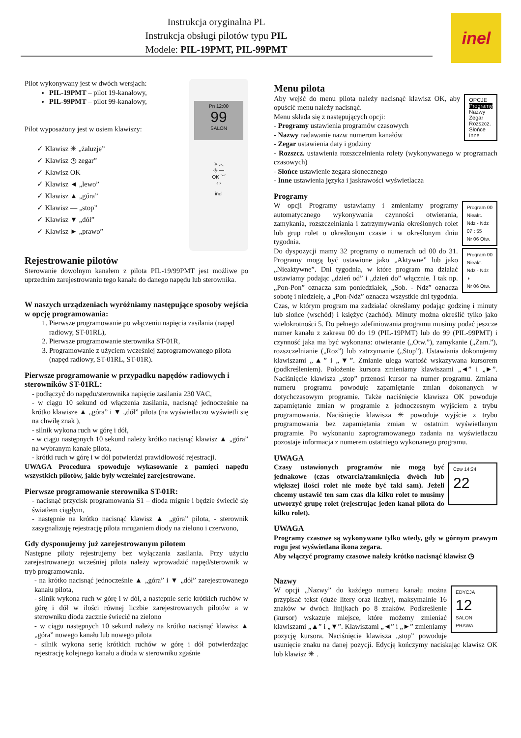Instrukcja oryginalna PL
Instrukcja obsługi pilotów typu PIL
Modele: PIL-19PMT, PIL-99PMT
inel
Pn 12:00
99
SALON
✳ ︿
◷ —
OK ﹀
‹ ›
inel
Pilot wykonywany jest w dwóch wersjach:
PIL-19PMT – pilot 19-kanałowy,
PIL-99PMT – pilot 99-kanałowy,
Pilot wyposażony jest w osiem klawiszy:
✓ Klawisz ✳ „żaluzje”
✓ Klawisz ◷ zegar”
✓ Klawisz OK
✓ Klawisz ◄ „lewo”
✓ Klawisz ▲ „góra”
✓ Klawisz — „stop”
✓ Klawisz ▼ „dół”
✓ Klawisz ► „prawo”
Rejestrowanie pilotów
Sterowanie dowolnym kanałem z pilota PIL-19/99PMT jest możliwe po uprzednim zarejestrowaniu tego kanału do danego napędu lub sterownika.
W naszych urządzeniach wyróżniamy następujące sposoby wejścia w opcję programowania:
1. Pierwsze programowanie po włączeniu napięcia zasilania (napęd radiowy, ST-01RL),
2. Pierwsze programowanie sterownika ST-01R,
3. Programowanie z użyciem wcześniej zaprogramowanego pilota (napęd radiowy, ST-01RL, ST-01R).
Pierwsze programowanie w przypadku napędów radiowych i sterowników ST-01RL:
- podłączyć do napędu/sterownika napięcie zasilania 230 VAC,
- w ciągu 10 sekund od włączenia zasilania, nacisnąć jednocześnie na krótko klawisze ▲ „góra” i ▼ „dół” pilota (na wyświetlaczu wyświetli się na chwilę znak ),
- silnik wykona ruch w górę i dół,
- w ciągu następnych 10 sekund należy krótko nacisnąć klawisz ▲ „góra” na wybranym kanale pilota,
- krótki ruch w górę i w dół potwierdzi prawidłowość rejestracji.
UWAGA Procedura spowoduje wykasowanie z pamięci napędu wszystkich pilotów, jakie były wcześniej zarejestrowane.
Pierwsze programowanie sterownika ST-01R:
- nacisnąć przycisk programowania S1 – dioda mignie i będzie świecić się światłem ciągłym,
- następnie na krótko nacisnąć klawisz ▲ „góra” pilota, - sterownik zasygnalizuję rejestrację pilota mruganiem diody na zielono i czerwono,
Gdy dysponujemy już zarejestrowanym pilotem
Następne piloty rejestrujemy bez wyłączania zasilania. Przy użyciu zarejestrowanego wcześniej pilota należy wprowadzić napęd/sterownik w tryb programowania.
- na krótko nacisnąć jednocześnie ▲ „góra” i ▼ „dół” zarejestrowanego kanału pilota,
- silnik wykona ruch w górę i w dół, a następnie serię krótkich ruchów w górę i dół w ilości równej liczbie zarejestrowanych pilotów a w sterowniku dioda zacznie świecić na zielono
- w ciągu następnych 10 sekund należy na krótko nacisnąć klawisz ▲ „góra” nowego kanału lub nowego pilota
- silnik wykona serię krótkich ruchów w górę i dół potwierdzając rejestrację kolejnego kanału a dioda w sterowniku zgaśnie
Menu pilota
OPCJE
Programy
Nazwy
Zegar
Rozszcz.
Słońce
Inne
Aby wejść do menu pilota należy nacisnąć klawisz OK, aby opuścić menu należy nacisnąć.
Menu składa się z następujących opcji:
- Programy ustawienia programów czasowych
- Nazwy nadawanie nazw numerom kanałów
- Zegar ustawienia daty i godziny
- Rozszcz. ustawienia rozszczelnienia rolety (wykonywanego w programach czasowych)
- Słońce ustawienie zegara słonecznego
- Inne ustawienia języka i jaskrawości wyświetlacza
Programy
Program 00
Nieakt.
Ndz - Ndz
07 : 55
Nr 06 Otw.
Program 00
Nieakt.
Ndz - Ndz
◑
Nr 06 Otw.
W opcji Programy ustawiamy i zmieniamy programy automatycznego wykonywania czynności otwierania, zamykania, rozszczelniania i zatrzymywania określonych rolet lub grup rolet o określonym czasie i w określonym dniu tygodnia.
Do dyspozycji mamy 32 programy o numerach od 00 do 31. Programy mogą być ustawione jako „Aktywne” lub jako „Nieaktywne”. Dni tygodnia, w które program ma działać ustawiamy podając „dzień od” i „dzień do” włącznie. I tak np. „Pon-Pon” oznacza sam poniedziałek, „Sob. - Ndz” oznacza sobotę i niedzielę, a „Pon-Ndz” oznacza wszystkie dni tygodnia. Czas, w którym program ma zadziałać określamy podając godzinę i minuty lub słońce (wschód) i księżyc (zachód). Minuty można określić tylko jako wielokrotności 5. Do pełnego zdefiniowania programu musimy podać jeszcze numer kanału z zakresu 00 do 19 (PIL-19PMT) lub do 99 (PIL-99PMT) i czynność jaka ma być wykonana: otwieranie („Otw.”), zamykanie („Zam.”), rozszczelnianie („Roz”) lub zatrzymanie („Stop”). Ustawiania dokonujemy klawiszami „▲” i „▼”. Zmianie ulega wartość wskazywana kursorem (podkreśleniem). Położenie kursora zmieniamy klawiszami „◄” i „►”. Naciśnięcie klawisza „stop” przenosi kursor na numer programu. Zmiana numeru programu powoduje zapamiętanie zmian dokonanych w dotychczasowym programie. Także naciśnięcie klawisza OK powoduje zapamiętanie zmian w programie z jednoczesnym wyjściem z trybu programowania. Naciśnięcie klawisza ✳ powoduje wyjście z trybu programowania bez zapamiętania zmian w ostatnim wyświetlanym programie. Po wykonaniu zaprogramowanego zadania na wyświetlaczu pozostaje informacja z numerem ostatniego wykonanego programu.
UWAGA
Czw 14:24
22
Czasy ustawionych programów nie mogą być jednakowe (czas otwarcia/zamknięcia dwóch lub większej ilości rolet nie może być taki sam). Jeżeli chcemy ustawić ten sam czas dla kilku rolet to musimy utworzyć grupę rolet (rejestrując jeden kanał pilota do kilku rolet).
UWAGA
Programy czasowe są wykonywane tylko wtedy, gdy w górnym prawym rogu jest wyświetlana ikona zegara.
Aby włączyć programy czasowe należy krótko nacisnąć klawisz ◷
Nazwy
EDYCJA
12
SALON
PRAWA
W opcji „Nazwy” do każdego numeru kanału można przypisać tekst (duże litery oraz liczby), maksymalnie 16 znaków w dwóch linijkach po 8 znaków. Podkreślenie (kursor) wskazuje miejsce, które możemy zmieniać klawiszami „▲” i „▼”. Klawiszami „◄” i „►” zmieniamy pozycję kursora. Naciśnięcie klawisza „stop” powoduje usunięcie znaku na danej pozycji. Edycję kończymy naciskając klawisz OK lub klawisz ✳ .